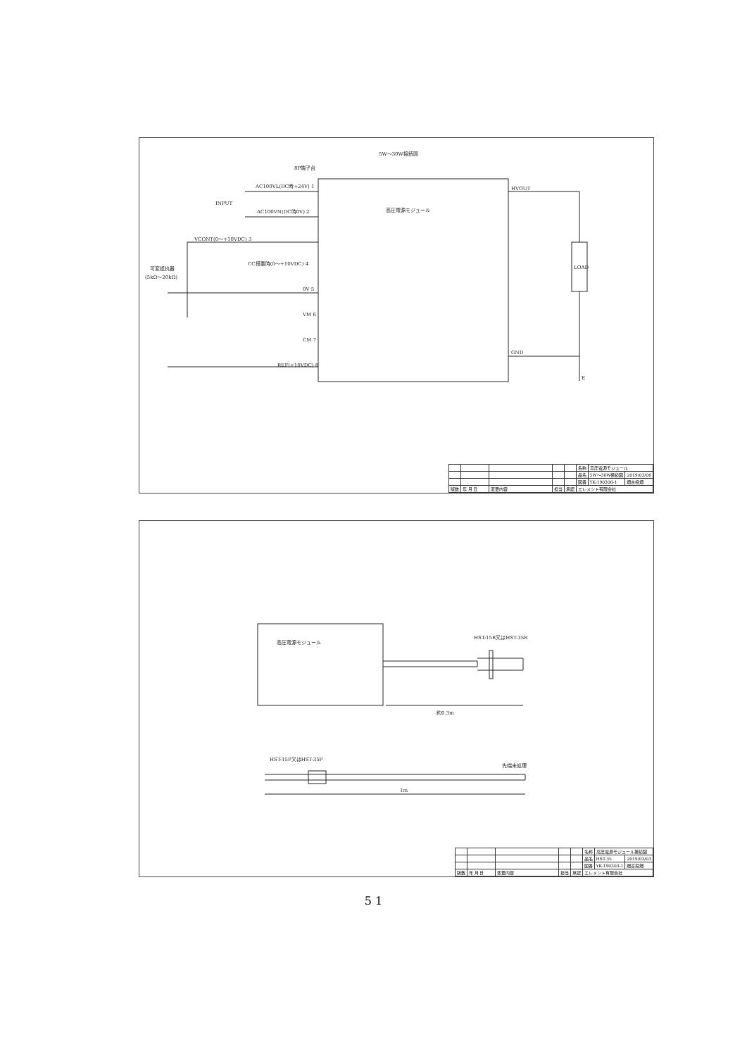5W～30W接続図
8P端子台
高圧電源モジュール
INPUT
AC100VL(DC時+24V) 1
AC100VN(DC時0V) 2
VCONT(0～+10VDC) 3
CC搭載時(0～+10VDC) 4
0V 5
VM 6
CM 7
REF(+10VDC) 8
可変抵抗器
(5kΩ～20kΩ)
HVOUT
GND
LOAD
E
| | | | | | 名称 | 高圧電源モジュール | |
| | | | | | 品名 | 5W～30W接続図 | 2019/03/06 |
| | | | | | 図番 | YK-190306-1 | 畑古投畑 |
| 版数 | 年 月 日 | 変更内容 | 担当 | 承認 | エレメント有限会社 | | |
高圧電源モジュール
HST-15R又はHST-35R
約0.3m
HST-15P又はHST-35P
先端未処理
1m
| | | | | | 名称 | 高圧電源モジュール接続図 | |
| | | | | | 品名 | HST-35 | 2019/03/03 |
| | | | | | 図番 | YK-190303-1 | 畑古投畑 |
| 版数 | 年 月 日 | 変更内容 | 担当 | 承認 | エレメント有限会社 | | |
5 1